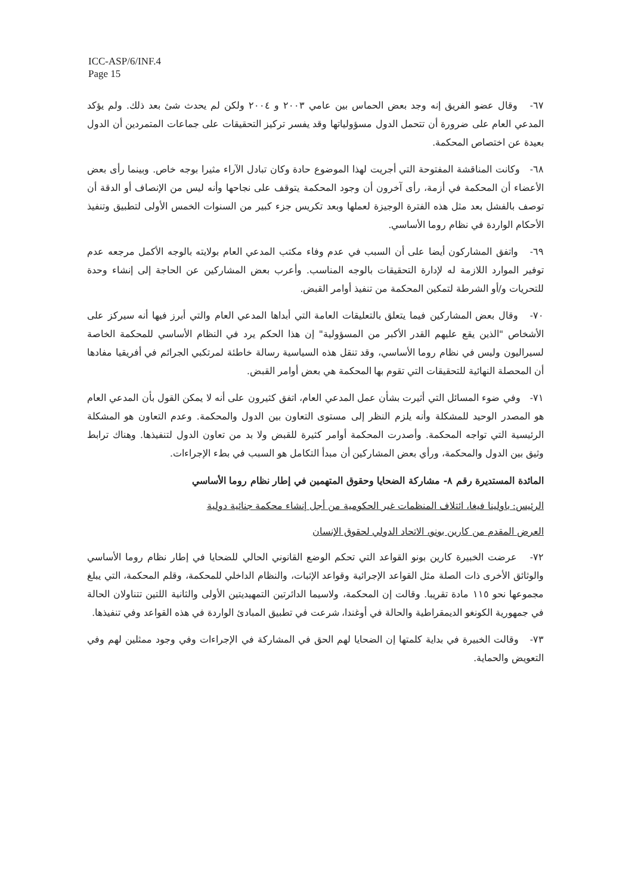ICC-ASP/6/INF.4
Page 15
٦٧- وقال عضو الفريق إنه وجد بعض الحماس بين عامي ٢٠٠٣ و ٢٠٠٤ ولكن لم يحدث شئ بعد ذلك. ولم يؤكد المدعي العام على ضرورة أن تتحمل الدول مسؤولياتها وقد يفسر تركيز التحقيقات على جماعات المتمردين أن الدول بعيدة عن اختصاص المحكمة.
٦٨- وكانت المناقشة المفتوحة التي أجريت لهذا الموضوع حادة وكان تبادل الآراء مثيرا بوجه خاص. وبينما رأى بعض الأعضاء أن المحكمة في أزمة، رأى آخرون أن وجود المحكمة يتوقف على نجاحها وأنه ليس من الإنصاف أو الدقة أن توصف بالفشل بعد مثل هذه الفترة الوجيزة لعملها وبعد تكريس جزء كبير من السنوات الخمس الأولى لتطبيق وتنفيذ الأحكام الواردة في نظام روما الأساسي.
٦٩- واتفق المشاركون أيضا على أن السبب في عدم وفاء مكتب المدعي العام بولايته بالوجه الأكمل مرجعه عدم توفير الموارد اللازمة له لإدارة التحقيقات بالوجه المناسب. وأعرب بعض المشاركين عن الحاجة إلى إنشاء وحدة للتحريات و/أو الشرطة لتمكين المحكمة من تنفيذ أوامر القبض.
٧٠- وقال بعض المشاركين فيما يتعلق بالتعليقات العامة التي أبداها المدعي العام والتي أبرز فيها أنه سيركز على الأشخاص "الذين يقع عليهم القدر الأكبر من المسؤولية" إن هذا الحكم يرد في النظام الأساسي للمحكمة الخاصة لسيراليون وليس في نظام روما الأساسي، وقد تنقل هذه السياسية رسالة خاطئة لمرتكبي الجرائم في أفريقيا مفادها أن المحصلة النهائية للتحقيقات التي تقوم بها المحكمة هي بعض أوامر القبض.
٧١- وفي ضوء المسائل التي أثيرت بشأن عمل المدعي العام، اتفق كثيرون على أنه لا يمكن القول بأن المدعي العام هو المصدر الوحيد للمشكلة وأنه يلزم النظر إلى مستوى التعاون بين الدول والمحكمة. وعدم التعاون هو المشكلة الرئيسية التي تواجه المحكمة. وأصدرت المحكمة أوامر كثيرة للقبض ولا بد من تعاون الدول لتنفيذها. وهناك ترابط وثيق بين الدول والمحكمة، ورأي بعض المشاركين أن مبدأ التكامل هو السبب في بطء الإجراءات.
المائدة المستديرة رقم ٨- مشاركة الضحايا وحقوق المتهمين في إطار نظام روما الأساسي
الرئيس: باولينا فيغا، ائتلاف المنظمات غير الحكومية من أجل إنشاء محكمة جنائية دولية
العرض المقدم من كارين بونو، الاتحاد الدولي لحقوق الإنسان
٧٢- عرضت الخبيرة كارين بونو القواعد التي تحكم الوضع القانوني الحالي للضحايا في إطار نظام روما الأساسي والوثائق الأخرى ذات الصلة مثل القواعد الإجرائية وقواعد الإثبات، والنظام الداخلي للمحكمة، وقلم المحكمة، التي يبلغ مجموعها نحو ١١٥ مادة تقريبا. وقالت إن المحكمة، ولاسيما الدائرتين التمهيديتين الأولى والثانية اللتين تتناولان الحالة في جمهورية الكونغو الديمقراطية والحالة في أوغندا، شرعت في تطبيق المبادئ الواردة في هذه القواعد وفي تنفيذها.
٧٣- وقالت الخبيرة في بداية كلمتها إن الضحايا لهم الحق في المشاركة في الإجراءات وفي وجود ممثلين لهم وفي التعويض والحماية.